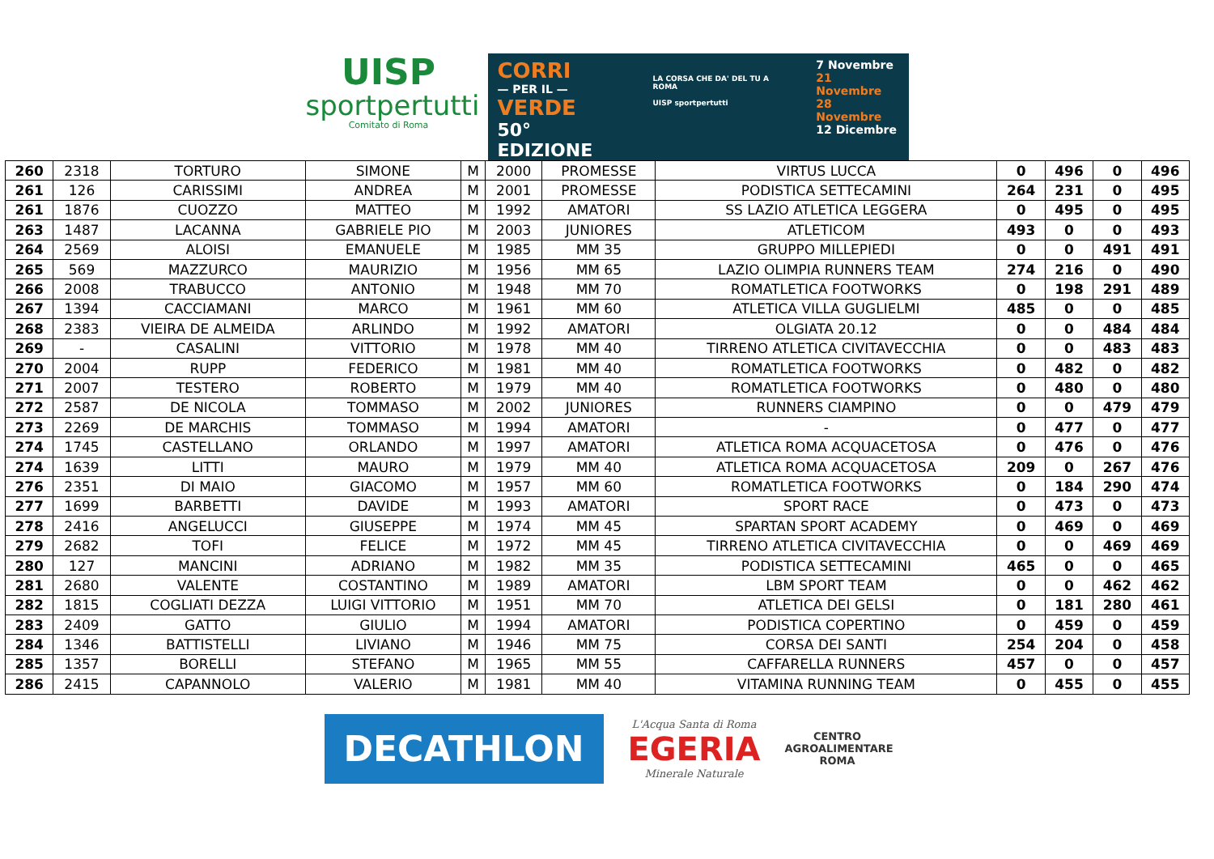UISP
sportpertutti
Comitato di Roma
CORRI
— PER IL —
VERDE
50° EDIZIONE
LA CORSA CHE DA' DEL TU A ROMA
UISP sportpertutti
7 Novembre
21 Novembre
28 Novembre
12 Dicembre
| 260 | 2318 | TORTURO | SIMONE | M | 2000 | PROMESSE | VIRTUS LUCCA | 0 | 496 | 0 | 496 |
| 261 | 126 | CARISSIMI | ANDREA | M | 2001 | PROMESSE | PODISTICA SETTECAMINI | 264 | 231 | 0 | 495 |
| 261 | 1876 | CUOZZO | MATTEO | M | 1992 | AMATORI | SS LAZIO ATLETICA LEGGERA | 0 | 495 | 0 | 495 |
| 263 | 1487 | LACANNA | GABRIELE PIO | M | 2003 | JUNIORES | ATLETICOM | 493 | 0 | 0 | 493 |
| 264 | 2569 | ALOISI | EMANUELE | M | 1985 | MM 35 | GRUPPO MILLEPIEDI | 0 | 0 | 491 | 491 |
| 265 | 569 | MAZZURCO | MAURIZIO | M | 1956 | MM 65 | LAZIO OLIMPIA RUNNERS TEAM | 274 | 216 | 0 | 490 |
| 266 | 2008 | TRABUCCO | ANTONIO | M | 1948 | MM 70 | ROMATLETICA FOOTWORKS | 0 | 198 | 291 | 489 |
| 267 | 1394 | CACCIAMANI | MARCO | M | 1961 | MM 60 | ATLETICA VILLA GUGLIELMI | 485 | 0 | 0 | 485 |
| 268 | 2383 | VIEIRA DE ALMEIDA | ARLINDO | M | 1992 | AMATORI | OLGIATA 20.12 | 0 | 0 | 484 | 484 |
| 269 | - | CASALINI | VITTORIO | M | 1978 | MM 40 | TIRRENO ATLETICA CIVITAVECCHIA | 0 | 0 | 483 | 483 |
| 270 | 2004 | RUPP | FEDERICO | M | 1981 | MM 40 | ROMATLETICA FOOTWORKS | 0 | 482 | 0 | 482 |
| 271 | 2007 | TESTERO | ROBERTO | M | 1979 | MM 40 | ROMATLETICA FOOTWORKS | 0 | 480 | 0 | 480 |
| 272 | 2587 | DE NICOLA | TOMMASO | M | 2002 | JUNIORES | RUNNERS CIAMPINO | 0 | 0 | 479 | 479 |
| 273 | 2269 | DE MARCHIS | TOMMASO | M | 1994 | AMATORI | - | 0 | 477 | 0 | 477 |
| 274 | 1745 | CASTELLANO | ORLANDO | M | 1997 | AMATORI | ATLETICA ROMA ACQUACETOSA | 0 | 476 | 0 | 476 |
| 274 | 1639 | LITTI | MAURO | M | 1979 | MM 40 | ATLETICA ROMA ACQUACETOSA | 209 | 0 | 267 | 476 |
| 276 | 2351 | DI MAIO | GIACOMO | M | 1957 | MM 60 | ROMATLETICA FOOTWORKS | 0 | 184 | 290 | 474 |
| 277 | 1699 | BARBETTI | DAVIDE | M | 1993 | AMATORI | SPORT RACE | 0 | 473 | 0 | 473 |
| 278 | 2416 | ANGELUCCI | GIUSEPPE | M | 1974 | MM 45 | SPARTAN SPORT ACADEMY | 0 | 469 | 0 | 469 |
| 279 | 2682 | TOFI | FELICE | M | 1972 | MM 45 | TIRRENO ATLETICA CIVITAVECCHIA | 0 | 0 | 469 | 469 |
| 280 | 127 | MANCINI | ADRIANO | M | 1982 | MM 35 | PODISTICA SETTECAMINI | 465 | 0 | 0 | 465 |
| 281 | 2680 | VALENTE | COSTANTINO | M | 1989 | AMATORI | LBM SPORT TEAM | 0 | 0 | 462 | 462 |
| 282 | 1815 | COGLIATI DEZZA | LUIGI VITTORIO | M | 1951 | MM 70 | ATLETICA DEI GELSI | 0 | 181 | 280 | 461 |
| 283 | 2409 | GATTO | GIULIO | M | 1994 | AMATORI | PODISTICA COPERTINO | 0 | 459 | 0 | 459 |
| 284 | 1346 | BATTISTELLI | LIVIANO | M | 1946 | MM 75 | CORSA DEI SANTI | 254 | 204 | 0 | 458 |
| 285 | 1357 | BORELLI | STEFANO | M | 1965 | MM 55 | CAFFARELLA RUNNERS | 457 | 0 | 0 | 457 |
| 286 | 2415 | CAPANNOLO | VALERIO | M | 1981 | MM 40 | VITAMINA RUNNING TEAM | 0 | 455 | 0 | 455 |
DECATHLON
L'Acqua Santa di Roma
EGERIA
Minerale Naturale
CENTRO
AGROALIMENTARE
ROMA